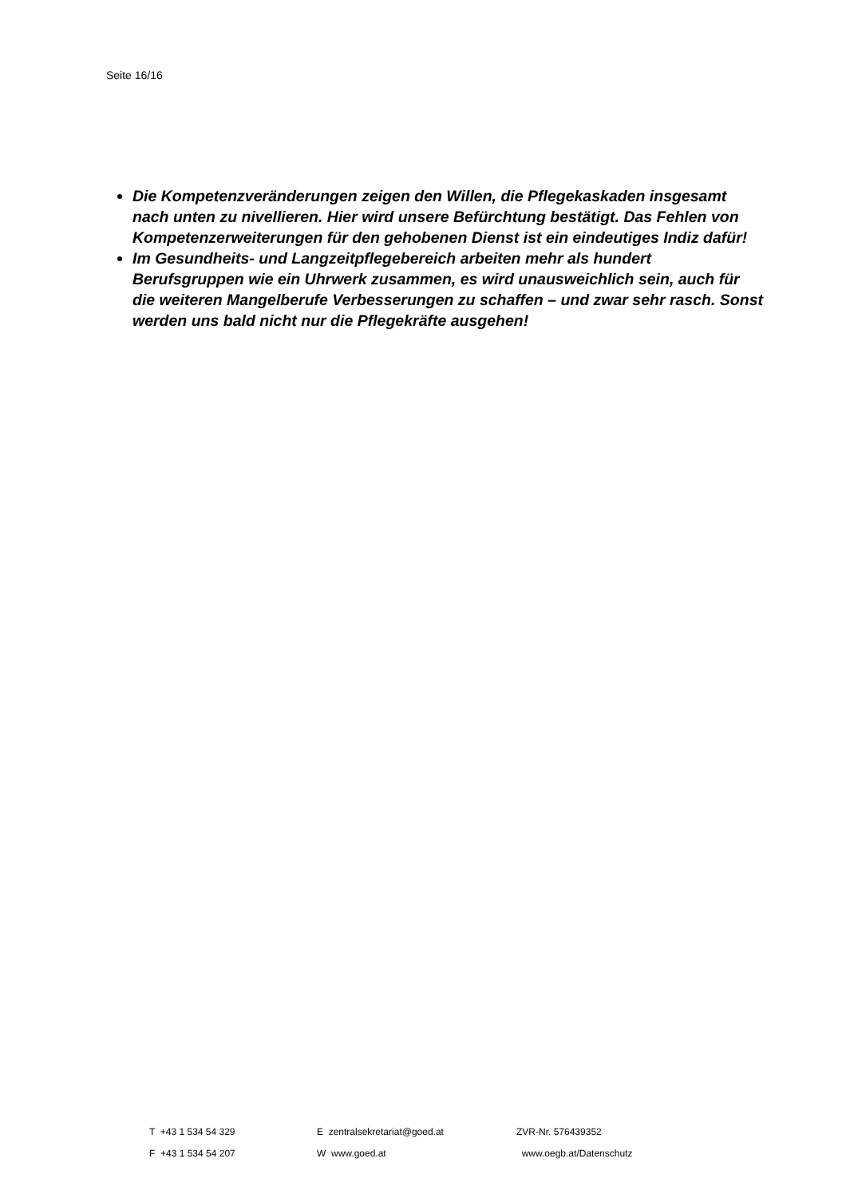Seite 16/16
Die Kompetenzveränderungen zeigen den Willen, die Pflegekaskaden insgesamt nach unten zu nivellieren. Hier wird unsere Befürchtung bestätigt. Das Fehlen von Kompetenzerweiterungen für den gehobenen Dienst ist ein eindeutiges Indiz dafür!
Im Gesundheits- und Langzeitpflegebereich arbeiten mehr als hundert Berufsgruppen wie ein Uhrwerk zusammen, es wird unausweichlich sein, auch für die weiteren Mangelberufe Verbesserungen zu schaffen – und zwar sehr rasch. Sonst werden uns bald nicht nur die Pflegekräfte ausgehen!
| T +43 1 534 54 329 | E zentralsekretariat@goed.at | ZVR-Nr. 576439352 |
| F +43 1 534 54 207 | W www.goed.at | www.oegb.at/Datenschutz |